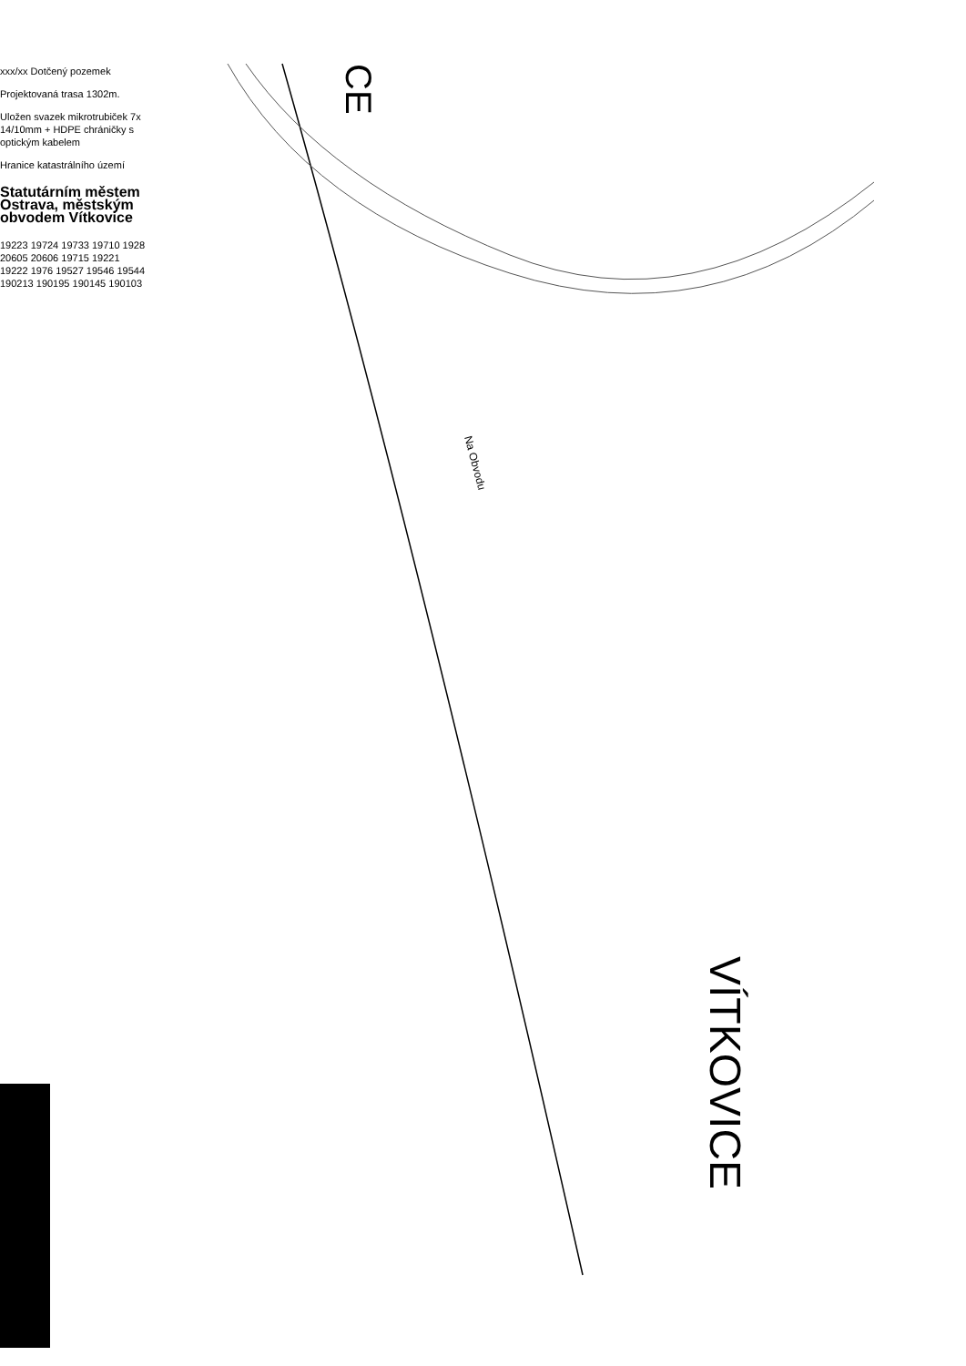Na Obvodu
VÍTKOVICE
CE
xxx/xx Dotčený pozemek
Projektovaná trasa 1302m.
Uložen svazek mikrotrubiček 7x 14/10mm + HDPE chráničky s optickým kabelem
Hranice katastrálního území
Statutárním městem Ostrava, městským obvodem Vítkovice
19223 19724 19733 19710 1928 20605 20606 19715 19221 19222 1976 19527 19546 19544 190213 190195 190145 190103